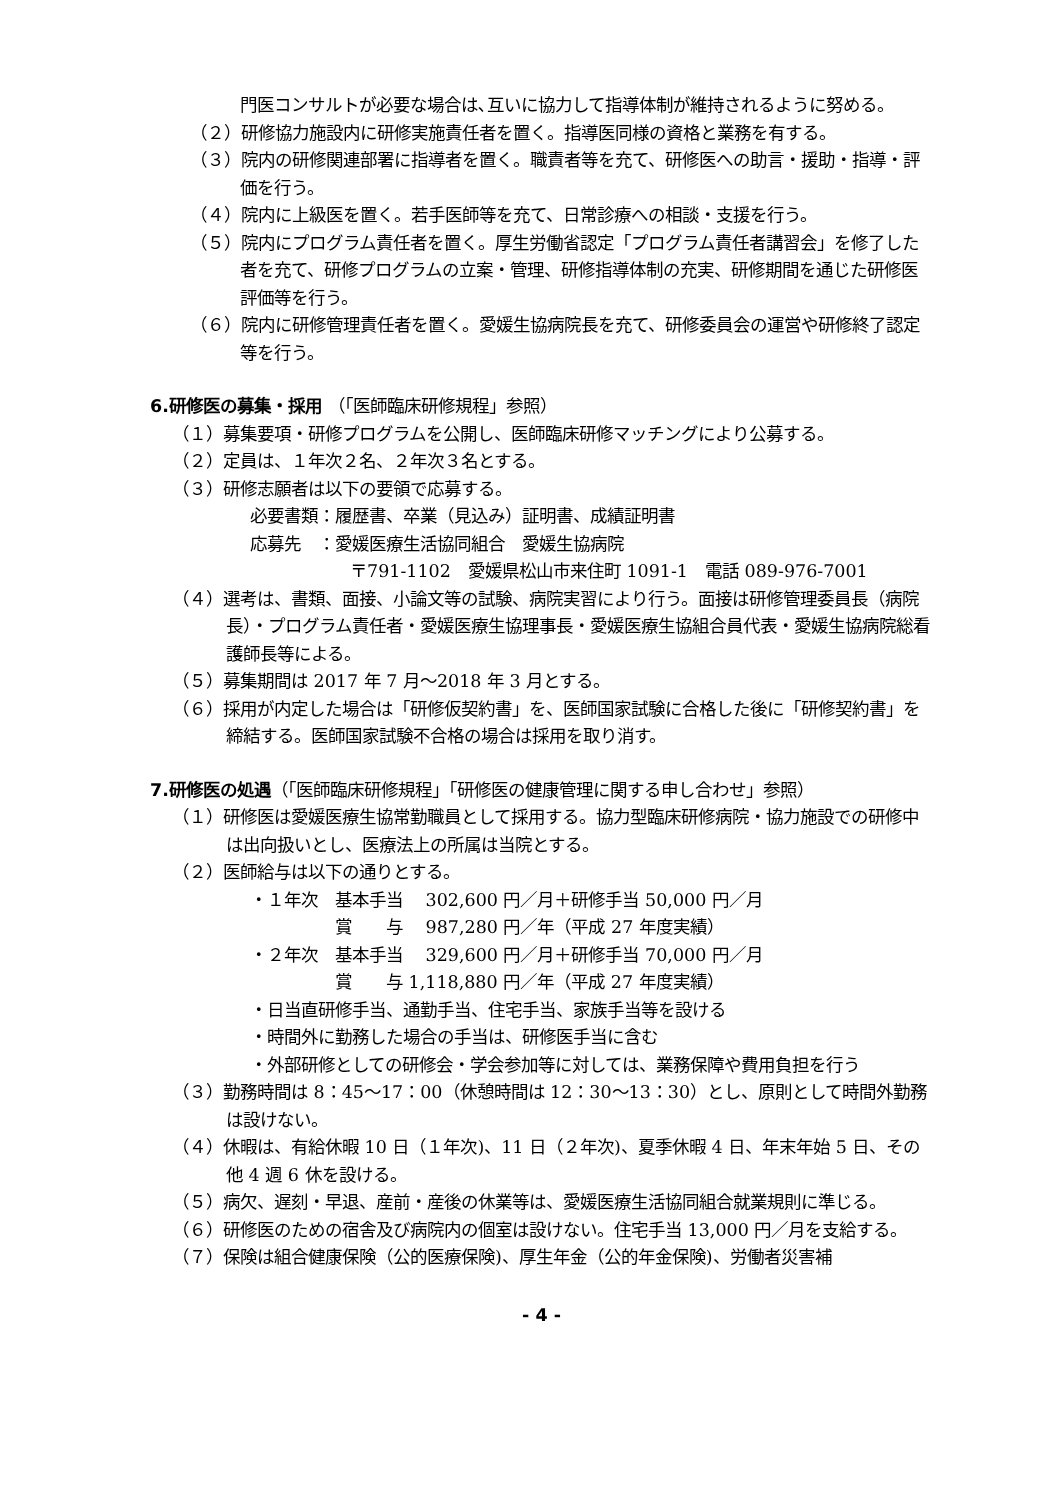門医コンサルトが必要な場合は､互いに協力して指導体制が維持されるように努める。
（２）研修協力施設内に研修実施責任者を置く。指導医同様の資格と業務を有する。
（３）院内の研修関連部署に指導者を置く。職責者等を充て、研修医への助言・援助・指導・評価を行う。
（４）院内に上級医を置く。若手医師等を充て、日常診療への相談・支援を行う。
（５）院内にプログラム責任者を置く。厚生労働省認定「プログラム責任者講習会」を修了した者を充て、研修プログラムの立案・管理、研修指導体制の充実、研修期間を通じた研修医評価等を行う。
（６）院内に研修管理責任者を置く。愛媛生協病院長を充て、研修委員会の運営や研修終了認定等を行う。
6.研修医の募集・採用 （「医師臨床研修規程」参照）
（１）募集要項・研修プログラムを公開し、医師臨床研修マッチングにより公募する。
（２）定員は、１年次２名、２年次３名とする。
（３）研修志願者は以下の要領で応募する。
必要書類：履歴書、卒業（見込み）証明書、成績証明書
応募先　：愛媛医療生活協同組合　愛媛生協病院
〒791-1102　愛媛県松山市来住町 1091-1　電話 089-976-7001
（４）選考は、書類、面接、小論文等の試験、病院実習により行う。面接は研修管理委員長（病院長）・プログラム責任者・愛媛医療生協理事長・愛媛医療生協組合員代表・愛媛生協病院総看護師長等による。
（５）募集期間は 2017 年 7 月～2018 年 3 月とする。
（６）採用が内定した場合は「研修仮契約書」を、医師国家試験に合格した後に「研修契約書」を締結する。医師国家試験不合格の場合は採用を取り消す。
7.研修医の処遇（「医師臨床研修規程」「研修医の健康管理に関する申し合わせ」参照）
（１）研修医は愛媛医療生協常勤職員として採用する。協力型臨床研修病院・協力施設での研修中は出向扱いとし、医療法上の所属は当院とする。
（２）医師給与は以下の通りとする。
・１年次　基本手当　 302,600 円／月＋研修手当 50,000 円／月
　　　　　賞　　与　 987,280 円／年（平成 27 年度実績）
・２年次　基本手当　 329,600 円／月＋研修手当 70,000 円／月
　　　　　賞　　与 1,118,880 円／年（平成 27 年度実績）
・日当直研修手当、通勤手当、住宅手当、家族手当等を設ける
・時間外に勤務した場合の手当は、研修医手当に含む
・外部研修としての研修会・学会参加等に対しては、業務保障や費用負担を行う
（３）勤務時間は 8：45～17：00（休憩時間は 12：30～13：30）とし、原則として時間外勤務は設けない。
（４）休暇は、有給休暇 10 日（１年次)、11 日（２年次)、夏季休暇 4 日、年末年始 5 日、その他 4 週 6 休を設ける。
（５）病欠、遅刻・早退、産前・産後の休業等は、愛媛医療生活協同組合就業規則に準じる。
（６）研修医のための宿舎及び病院内の個室は設けない。住宅手当 13,000 円／月を支給する。
（７）保険は組合健康保険（公的医療保険)、厚生年金（公的年金保険)、労働者災害補
- 4 -